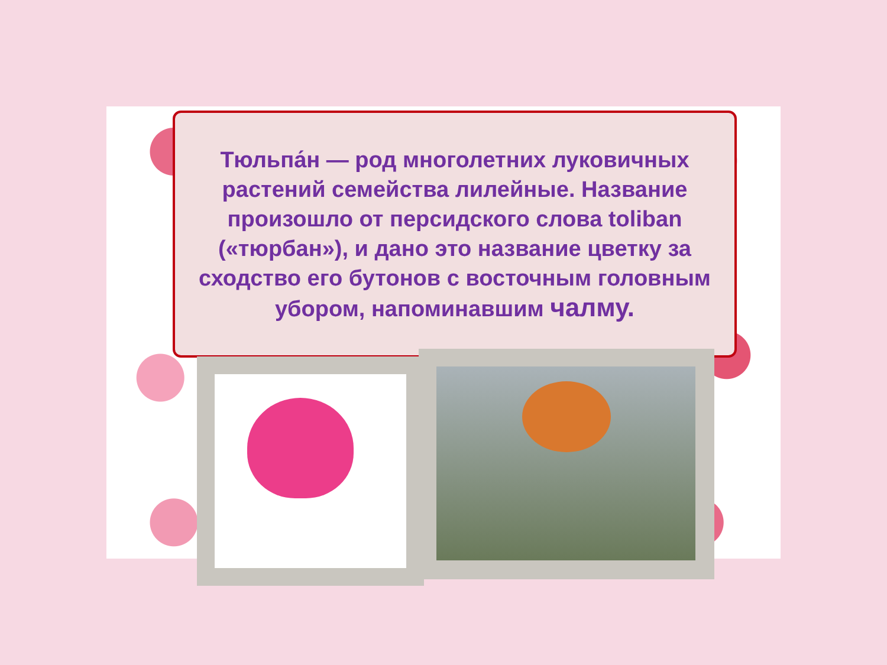Тюльпа́н — род многолетних луковичных растений семейства лилейные. Название произошло от персидского слова toliban («тюрбан»), и дано это название цветку за сходство его бутонов с восточным головным убором, напоминавшим чалму.